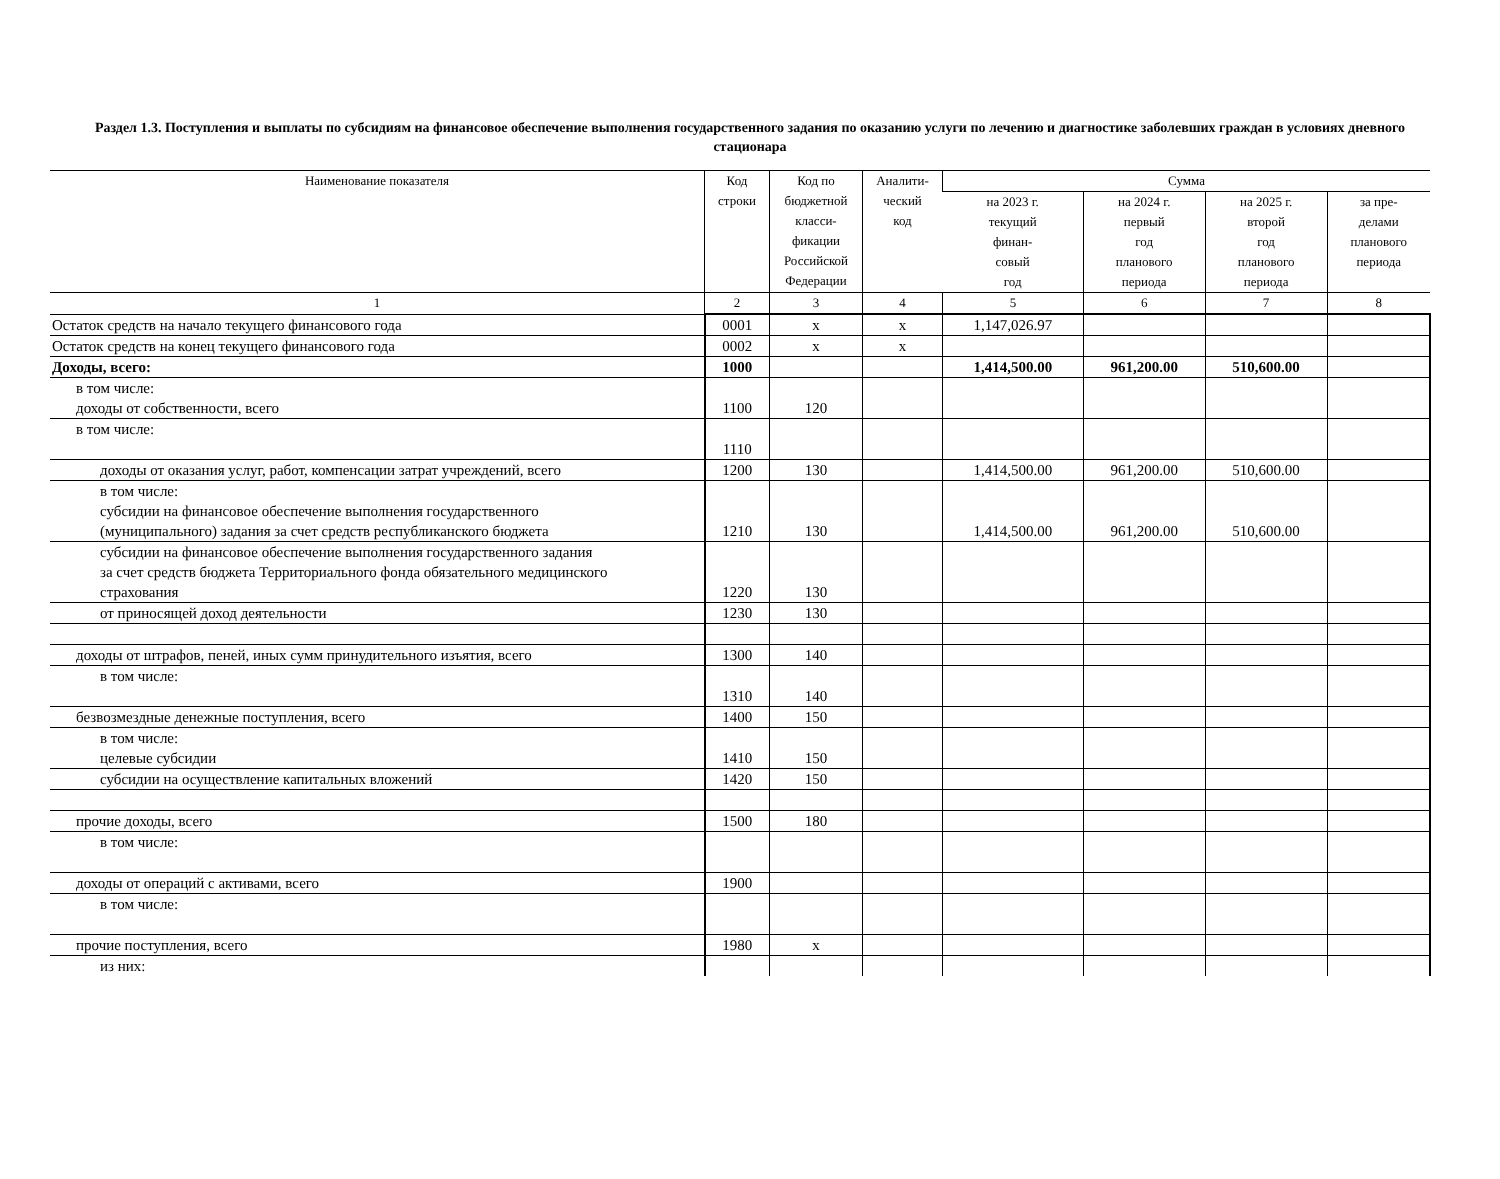Раздел 1.3. Поступления и выплаты по субсидиям на финансовое обеспечение выполнения государственного задания по оказанию услуги по лечению и диагностике заболевших граждан в условиях дневного стационара
| Наименование показателя | Код строки | Код по бюджетной класси- фикации Российской Федерации | Аналити- ческий код | Сумма | | | |
| --- | --- | --- | --- | --- | --- | --- | --- |
| | | | | на 2023 г. текущий финан- совый год | на 2024 г. первый год планового периода | на 2025 г. второй год планового периода | за пре- делами планового периода |
| 1 | 2 | 3 | 4 | 5 | 6 | 7 | 8 |
| Остаток средств на начало текущего финансового года | 0001 | х | х | 1,147,026.97 | | | |
| Остаток средств на конец текущего финансового года | 0002 | х | х | | | | |
| Доходы, всего: | 1000 | | | 1,414,500.00 | 961,200.00 | 510,600.00 | |
| в том числе: доходы от собственности, всего | 1100 | 120 | | | | | |
| в том числе: | 1110 | | | | | | |
| доходы от оказания услуг, работ, компенсации затрат учреждений, всего | 1200 | 130 | | 1,414,500.00 | 961,200.00 | 510,600.00 | |
| в том числе: субсидии на финансовое обеспечение выполнения государственного (муниципального) задания за счет средств республиканского бюджета | 1210 | 130 | | 1,414,500.00 | 961,200.00 | 510,600.00 | |
| субсидии на финансовое обеспечение выполнения государственного задания за счет средств бюджета Территориального фонда обязательного медицинского страхования | 1220 | 130 | | | | | |
| от приносящей доход деятельности | 1230 | 130 | | | | | |
| доходы от штрафов, пеней, иных сумм принудительного изъятия, всего | 1300 | 140 | | | | | |
| в том числе: | 1310 | 140 | | | | | |
| безвозмездные денежные поступления, всего | 1400 | 150 | | | | | |
| в том числе: целевые субсидии | 1410 | 150 | | | | | |
| субсидии на осуществление капитальных вложений | 1420 | 150 | | | | | |
| прочие доходы, всего | 1500 | 180 | | | | | |
| в том числе: | | | | | | | |
| доходы от операций с активами, всего | 1900 | | | | | | |
| в том числе: | | | | | | | |
| прочие поступления, всего | 1980 | х | | | | | |
| из них: | | | | | | | |